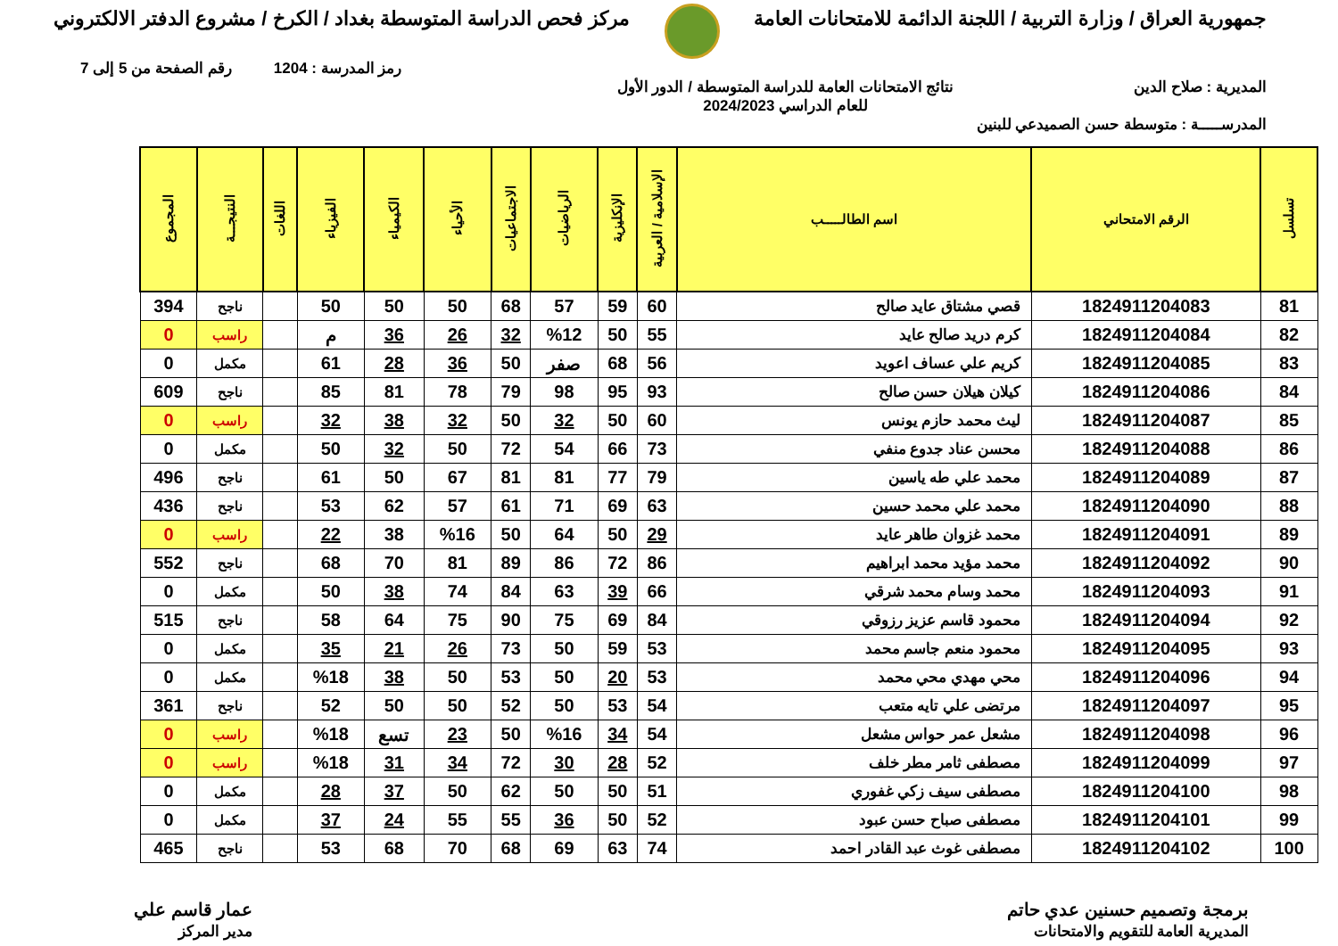جمهورية العراق / وزارة التربية / اللجنة الدائمة للامتحانات العامة
مركز فحص الدراسة المتوسطة بغداد / الكرخ / مشروع الدفتر الالكتروني
رمز المدرسة : 1204 رقم الصفحة من 5 إلى 7
المديرية : صلاح الدين نتائج الامتحانات العامة للدراسة المتوسطة / الدور الأول
للعام الدراسي 2024/2023
المدرســـــة : متوسطة حسن الصميدعي للبنين
| تسلسل | الرقم الامتحاني | اسم الطالـــــب | الإسلامية / العربية | الإنكليزية | الرياضيات | الاجتماعيات | الأحياء | الكيمياء | الفيزياء | اللغات | النتيجـــة | المجموع |
| --- | --- | --- | --- | --- | --- | --- | --- | --- | --- | --- | --- | --- |
| 81 | 1824911204083 | قصي مشتاق عايد صالح | 60 | 59 | 57 | 68 | 50 | 50 | 50 | | ناجح | 394 |
| 82 | 1824911204084 | كرم دريد صالح عايد | 55 | 50 | %12 | 32 | 26 | 36 | م | | راسب | 0 |
| 83 | 1824911204085 | كريم علي عساف اعويد | 56 | 68 | صفر | 50 | 36 | 28 | 61 | | مكمل | 0 |
| 84 | 1824911204086 | كيلان هيلان حسن صالح | 93 | 95 | 98 | 79 | 78 | 81 | 85 | | ناجح | 609 |
| 85 | 1824911204087 | ليث محمد حازم يونس | 60 | 50 | 32 | 50 | 32 | 38 | 32 | | راسب | 0 |
| 86 | 1824911204088 | محسن عناد جدوع منفي | 73 | 66 | 54 | 72 | 50 | 32 | 50 | | مكمل | 0 |
| 87 | 1824911204089 | محمد علي طه ياسين | 79 | 77 | 81 | 81 | 67 | 50 | 61 | | ناجح | 496 |
| 88 | 1824911204090 | محمد علي محمد حسين | 63 | 69 | 71 | 61 | 57 | 62 | 53 | | ناجح | 436 |
| 89 | 1824911204091 | محمد غزوان طاهر عايد | 29 | 50 | 64 | 50 | %16 | 38 | 22 | | راسب | 0 |
| 90 | 1824911204092 | محمد مؤيد محمد ابراهيم | 86 | 72 | 86 | 89 | 81 | 70 | 68 | | ناجح | 552 |
| 91 | 1824911204093 | محمد وسام محمد شرقي | 66 | 39 | 63 | 84 | 74 | 38 | 50 | | مكمل | 0 |
| 92 | 1824911204094 | محمود قاسم عزيز رزوقي | 84 | 69 | 75 | 90 | 75 | 64 | 58 | | ناجح | 515 |
| 93 | 1824911204095 | محمود منعم جاسم محمد | 53 | 59 | 50 | 73 | 26 | 21 | 35 | | مكمل | 0 |
| 94 | 1824911204096 | محي مهدي محي محمد | 53 | 20 | 50 | 53 | 50 | 38 | %18 | | مكمل | 0 |
| 95 | 1824911204097 | مرتضى علي تايه متعب | 54 | 53 | 50 | 52 | 50 | 50 | 52 | | ناجح | 361 |
| 96 | 1824911204098 | مشعل عمر حواس مشعل | 54 | 34 | %16 | 50 | 23 | تسع | %18 | | راسب | 0 |
| 97 | 1824911204099 | مصطفى ثامر مطر خلف | 52 | 28 | 30 | 72 | 34 | 31 | %18 | | راسب | 0 |
| 98 | 1824911204100 | مصطفى سيف زكي غفوري | 51 | 50 | 50 | 62 | 50 | 37 | 28 | | مكمل | 0 |
| 99 | 1824911204101 | مصطفى صباح حسن عبود | 52 | 50 | 36 | 55 | 55 | 24 | 37 | | مكمل | 0 |
| 100 | 1824911204102 | مصطفى غوث عبد القادر احمد | 74 | 63 | 69 | 68 | 70 | 68 | 53 | | ناجح | 465 |
برمجة وتصميم حسنين عدي حاتم
المديرية العامة للتقويم والامتحانات
عمار قاسم علي
مدير المركز